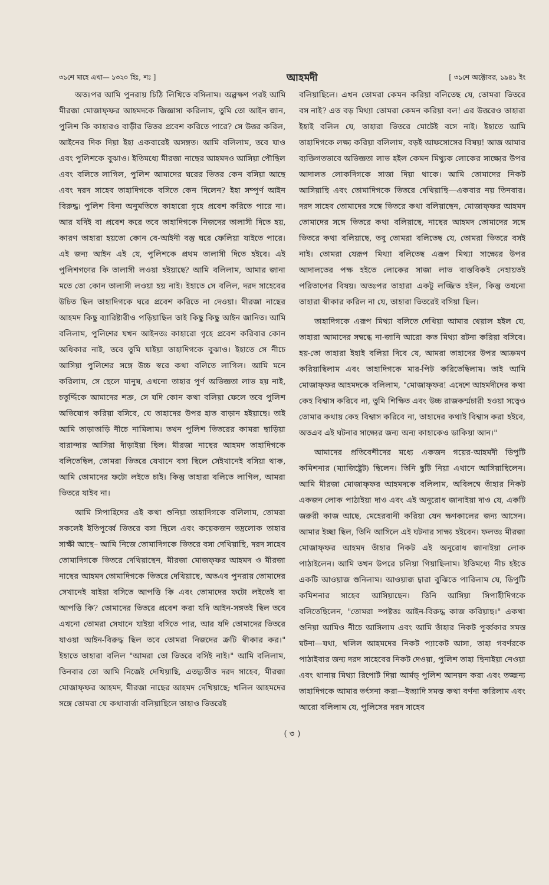৩১শে মাহে এখা— ১৩২০ হিঃ, শঃ ] আহমদী [ ৩১শে অক্টোবর, ১৯৪১ ইং
অতঃপর আমি পুনরায় চিঠি লিখিতে বসিলাম। অল্পক্ষণ পরই আমি মীরজা মোজাফ্ফর আহমদকে জিজ্ঞাসা করিলাম, তুমি তো আইন জান, পুলিশ কি কাহারও বাড়ীর ভিতর প্রবেশ করিতে পারে? সে উত্তর করিল, আইনের দিক দিয়া ইহা একবারেই অসঙ্গত। আমি বলিলাম, তবে যাও এবং পুলিশকে বুঝাও। ইতিমধ্যে মীরজা নাছের আহমদও আসিয়া পৌছিল এবং বলিতে লাগিল, পুলিশ আমাদের ঘরের ভিতর কেন বসিয়া আছে এবং দরদ সাহেব তাহাদিগকে বসিতে কেন দিলেন? ইহা সম্পূর্ণ আইন বিরুদ্ধ। পুলিশ বিনা অনুমতিতে কাহারো গৃহে প্রবেশ করিতে পারে না। আর যদিই বা প্রবেশ করে তবে তাহাদিগকে নিজদের তালাসী দিতে হয়, কারণ তাহারা হয়তো কোন বে-আইনী বস্তু ঘরে ফেলিয়া যাইতে পারে। এই জন্য আইন এই যে, পুলিশকে প্রথম তালাসী দিতে হইবে। এই পুলিশগণের কি তালাসী লওয়া হইয়াছে? আমি বলিলাম, আমার জানা মতে তো কোন তালাসী লওয়া হয় নাই। ইহাতে সে বলিল, দরদ সাহেবের উচিত ছিল তাহাদিগকে ঘরে প্রবেশ করিতে না দেওয়া। মীরজা নাছের আহমদ কিছু ব্যারিষ্টারীও পড়িয়াছিল তাই কিছু কিছু আইন জানিত। আমি বলিলাম, পুলিশের যখন আইনতঃ কাহারো গৃহে প্রবেশ করিবার কোন অধিকার নাই, তবে তুমি যাইয়া তাহাদিগকে বুঝাও। ইহাতে সে নীচে আসিয়া পুলিশের সঙ্গে উচ্চ স্বরে কথা বলিতে লাগিল। আমি মনে করিলাম, সে ছেলে মানুষ, এখনো তাহার পূর্ণ অভিজ্ঞতা লাভ হয় নাই, চতুর্দ্দিকে আমাদের শত্রু, সে যদি কোন কথা বলিয়া ফেলে তবে পুলিশ অভিযোগ করিয়া বসিবে, যে তাহাদের উপর হাত বাড়ান হইয়াছে। তাই আমি তাড়াতাড়ি নীচে নামিলাম। তখন পুলিশ ভিতরের কামরা ছাড়িয়া বারান্দায় আসিয়া দাঁড়াইয়া ছিল। মীরজা নাছের আহমদ তাহাদিগকে বলিতেছিল, তোমরা ভিতরে যেখানে বসা ছিলে সেইখানেই বসিয়া থাক, আমি তোমাদের ফটো লইতে চাই। কিন্তু তাহারা বলিতে লাগিল, আমরা ভিতরে যাইব না।
আমি সিপাহিদের এই কথা শুনিয়া তাহাদিগকে বলিলাম, তোমরা সকলেই ইতিপূর্ব্বে ভিতরে বসা ছিলে এবং কয়েকজন ভদ্রলোক তাহার সাক্ষী আছে– আমি নিজে তোমাদিগকে ভিতরে বসা দেখিয়াছি, দরদ সাহেব তোমাদিগকে ভিতরে দেখিয়াছেন, মীরজা মোজফ্ফর আহমদ ও মীরজা নাছের আহমদ তোমাদিগকে ভিতরে দেখিয়াছে, অতএব পুনরায় তোমাদের সেখানেই যাইয়া বসিতে আপত্তি কি এবং তোমাদের ফটো লইতেই বা আপত্তি কি? তোমাদের ভিতরে প্রবেশ করা যদি আইন-সঙ্গতই ছিল তবে এখনো তোমরা সেখানে যাইয়া বসিতে পার, আর যদি তোমাদের ভিতরে যাওয়া আইন-বিরুদ্ধ ছিল তবে তোমরা নিজদের ত্রুটি স্বীকার কর।" ইহাতে তাহারা বলিল "আমরা তো ভিতরে বসিই নাই।" আমি বলিলাম, তিনবার তো আমি নিজেই দেখিয়াছি, এতদ্ব্যতীত দরদ সাহেব, মীরজা মোজাফ্ফর আহমদ, মীরজা নাছের আহমদ দেখিয়াছে; খলিল আহমদের সঙ্গে তোমরা যে কথাবার্ত্তা বলিয়াছিলে তাহাও ভিতরেই
বলিয়াছিলে। এখন তোমরা কেমন করিয়া বলিতেছ যে, তোমরা ভিতরে বস নাই? এত বড় মিথ্যা তোমরা কেমন করিয়া বল! এর উত্তরেও তাহারা ইহাই বলিল যে, তাহারা ভিতরে মোটেই বসে নাই। ইহাতে আমি তাহাদিগকে লক্ষ্য করিয়া বলিলাম, বড়ই আফসোসের বিষয়! আজ আমার ব্যক্তিগতভাবে অভিজ্ঞতা লাভ হইল কেমন মিথ্যুক লোকের সাক্ষ্যের উপর আদালত লোকদিগকে সাজা দিয়া থাকে। আমি তোমাদের নিকট আসিয়াছি এবং তোমাদিগকে ভিতরে দেখিয়াছি—একবার নয় তিনবার। দরদ সাহেব তোমাদের সঙ্গে ভিতরে কথা বলিয়াছেন, মোজাফ্ফর আহমদ তোমাদের সঙ্গে ভিতরে কথা বলিয়াছে, নাছের আহমদ তোমাদের সঙ্গে ভিতরে কথা বলিয়াছে, তবু তোমরা বলিতেছ যে, তোমরা ভিতরে বসই নাই। তোমরা যেরূপ মিথ্যা বলিতেছ এরূপ মিথ্যা সাক্ষ্যের উপর আদালতের পক্ষ হইতে লোকের সাজা লাভ বাস্তবিকই নেহায়তই পরিতাপের বিষয়। অতঃপর তাহারা একটু লজ্জিত হইল, কিন্তু তখনো তাহারা স্বীকার করিল না যে, তাহারা ভিতরেই বসিয়া ছিল।
তাহাদিগকে এরূপ মিথ্যা বলিতে দেখিয়া আমার খেয়াল হইল যে, তাহারা আমাদের সম্বন্ধে না-জানি আরো কত মিথ্যা রটনা করিয়া বসিবে। হয়-তো তাহারা ইহাই বলিয়া দিবে যে, আমরা তাহাদের উপর আক্রমণ করিয়াছিলাম এবং তাহাদিগকে মার-পিট করিতেছিলাম। তাই আমি মোজাফ্ফর আহমদকে বলিলাম, "মোজাফ্ফর! এদেশে আহমদীদের কথা কেহ বিশ্বাস করিবে না, তুমি শিক্ষিত এবং উচ্চ রাজকর্ম্মচারী হওয়া সত্বেও তোমার কথায় কেহ বিশ্বাস করিবে না, তাহাদের কথাই বিশ্বাস করা হইবে, অতএব এই ঘটনার সাক্ষ্যের জন্য অন্য কাহাকেও ডাকিয়া আন।"
আমাদের প্রতিবেশীদের মধ্যে একজন গয়ের-আহমদী ডিপুটি কমিশনার (ম্যাজিষ্ট্রেট) ছিলেন। তিনি ছুটি নিয়া এখানে আসিয়াছিলেন। আমি মীরজা মোজাফ্ফর আহমদকে বলিলাম, অবিলম্বে তাঁহার নিকট একজন লোক পাঠাইয়া দাও এবং এই অনুরোধ জানাইয়া দাও যে, একটি জরুরী কাজ আছে, মেহেরবানী করিয়া যেন ক্ষণকালের জন্য আসেন। আমার ইচ্ছা ছিল, তিনি আসিলে এই ঘটনার সাক্ষ্য হইবেন। ফলতঃ মীরজা মোজাফ্ফর আহমদ তাঁহার নিকট এই অনুরোধ জানাইয়া লোক পাঠাইলেন। আমি তখন উপরে চলিয়া গিয়াছিলাম। ইতিমধ্যে নীচ হইতে একটি আওয়াজ শুনিলাম। আওয়াজ দ্বারা বুঝিতে পারিলাম যে, ডিপুটি কমিশনার সাহেব আসিয়াছেন। তিনি আসিয়া সিপাহীদিগকে বলিতেছিলেন, "তোমরা স্পষ্টতঃ আইন-বিরুদ্ধ কাজ করিয়াছ।" একথা শুনিয়া আমিও নীচে আসিলাম এবং আমি তাঁহার নিকট পূর্ব্বকার সমস্ত ঘটনা—যথা, খলিল আহমদের নিকট প্যাকেট আসা, তাহা গবর্ণরকে পাঠাইবার জন্য দরদ সাহেবের নিকট দেওয়া, পুলিশ তাহা ছিনাইয়া নেওয়া এবং থানায় মিথ্যা রিপোর্ট দিয়া আর্মড্ পুলিশ আনয়ন করা এবং তজ্জন্য তাহাদিগকে আমার ভর্ৎসনা করা—ইত্যাদি সমস্ত কথা বর্ণনা করিলাম এবং আরো বলিলাম যে, পুলিসের দরদ সাহেব
( ৩ )